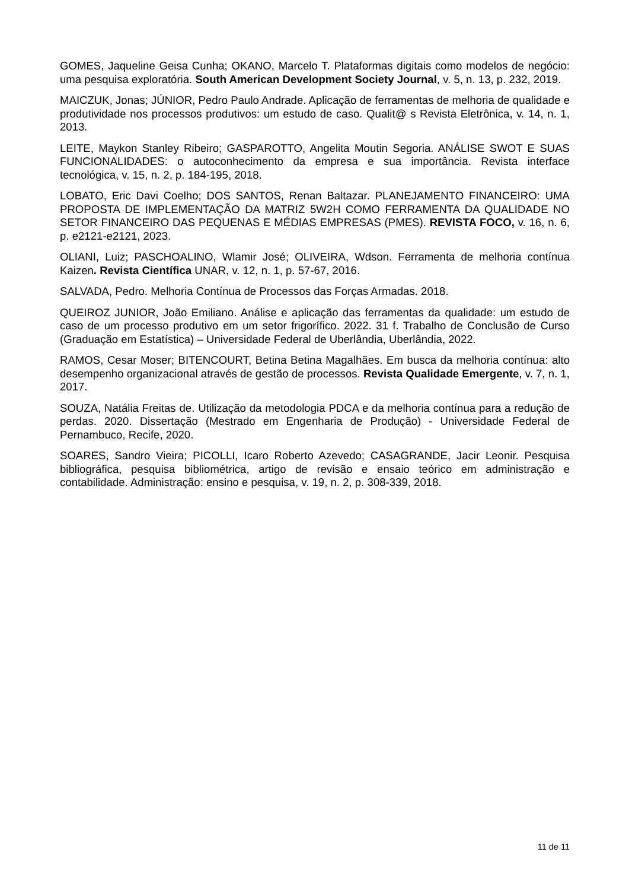GOMES, Jaqueline Geisa Cunha; OKANO, Marcelo T. Plataformas digitais como modelos de negócio: uma pesquisa exploratória. South American Development Society Journal, v. 5, n. 13, p. 232, 2019.
MAICZUK, Jonas; JÚNIOR, Pedro Paulo Andrade. Aplicação de ferramentas de melhoria de qualidade e produtividade nos processos produtivos: um estudo de caso. Qualit@ s Revista Eletrônica, v. 14, n. 1, 2013.
LEITE, Maykon Stanley Ribeiro; GASPAROTTO, Angelita Moutin Segoria. ANÁLISE SWOT E SUAS FUNCIONALIDADES: o autoconhecimento da empresa e sua importância. Revista interface tecnológica, v. 15, n. 2, p. 184-195, 2018.
LOBATO, Eric Davi Coelho; DOS SANTOS, Renan Baltazar. PLANEJAMENTO FINANCEIRO: UMA PROPOSTA DE IMPLEMENTAÇÃO DA MATRIZ 5W2H COMO FERRAMENTA DA QUALIDADE NO SETOR FINANCEIRO DAS PEQUENAS E MÉDIAS EMPRESAS (PMES). REVISTA FOCO, v. 16, n. 6, p. e2121-e2121, 2023.
OLIANI, Luiz; PASCHOALINO, Wlamir José; OLIVEIRA, Wdson. Ferramenta de melhoria contínua Kaizen. Revista Científica UNAR, v. 12, n. 1, p. 57-67, 2016.
SALVADA, Pedro. Melhoria Contínua de Processos das Forças Armadas. 2018.
QUEIROZ JUNIOR, João Emiliano. Análise e aplicação das ferramentas da qualidade: um estudo de caso de um processo produtivo em um setor frigorífico. 2022. 31 f. Trabalho de Conclusão de Curso (Graduação em Estatística) – Universidade Federal de Uberlândia, Uberlândia, 2022.
RAMOS, Cesar Moser; BITENCOURT, Betina Betina Magalhães. Em busca da melhoria contínua: alto desempenho organizacional através de gestão de processos. Revista Qualidade Emergente, v. 7, n. 1, 2017.
SOUZA, Natália Freitas de. Utilização da metodologia PDCA e da melhoria contínua para a redução de perdas. 2020. Dissertação (Mestrado em Engenharia de Produção) - Universidade Federal de Pernambuco, Recife, 2020.
SOARES, Sandro Vieira; PICOLLI, Icaro Roberto Azevedo; CASAGRANDE, Jacir Leonir. Pesquisa bibliográfica, pesquisa bibliométrica, artigo de revisão e ensaio teórico em administração e contabilidade. Administração: ensino e pesquisa, v. 19, n. 2, p. 308-339, 2018.
11 de 11